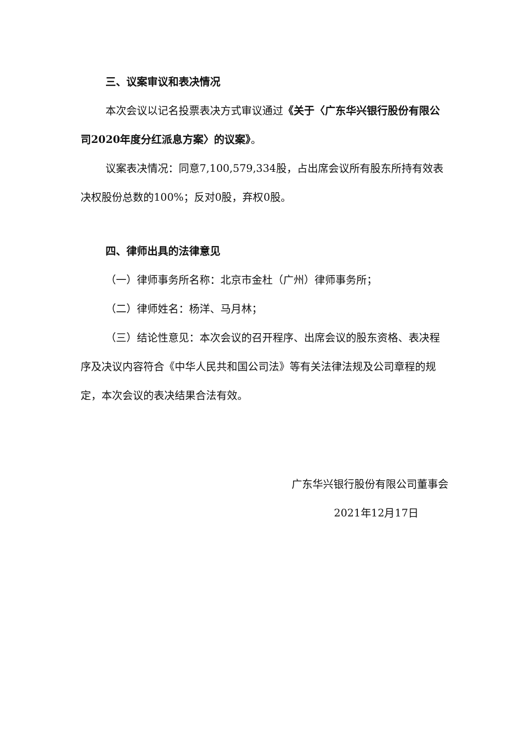三、议案审议和表决情况
本次会议以记名投票表决方式审议通过《关于〈广东华兴银行股份有限公司2020年度分红派息方案〉的议案》。
议案表决情况：同意7,100,579,334股，占出席会议所有股东所持有效表决权股份总数的100%；反对0股，弃权0股。
四、律师出具的法律意见
（一）律师事务所名称：北京市金杜（广州）律师事务所；
（二）律师姓名：杨洋、马月林；
（三）结论性意见：本次会议的召开程序、出席会议的股东资格、表决程序及决议内容符合《中华人民共和国公司法》等有关法律法规及公司章程的规定，本次会议的表决结果合法有效。
广东华兴银行股份有限公司董事会
2021年12月17日